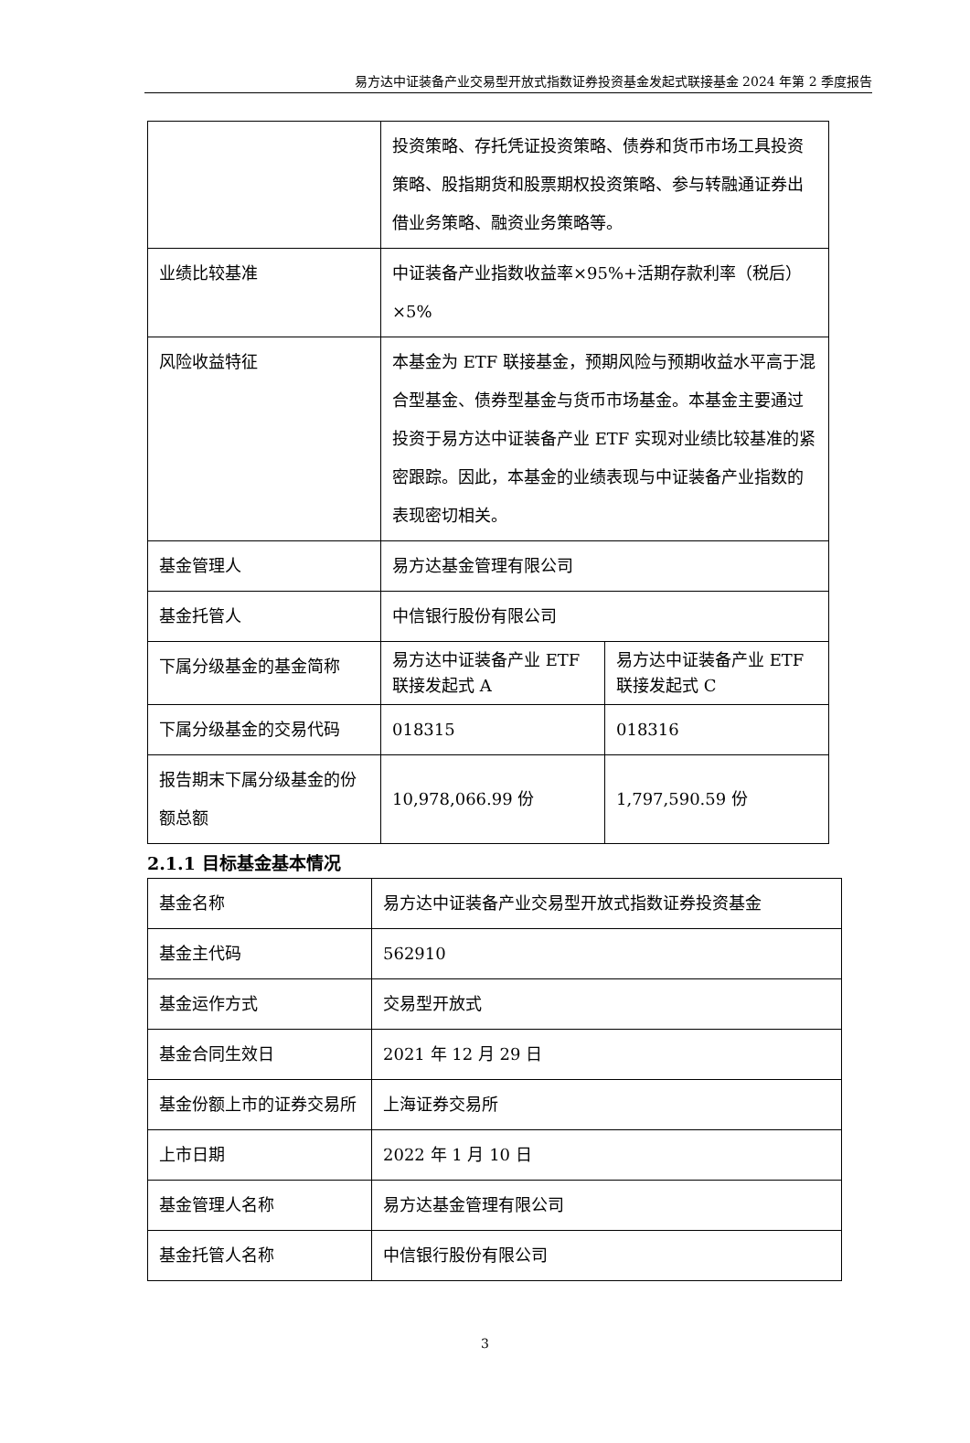易方达中证装备产业交易型开放式指数证券投资基金发起式联接基金 2024 年第 2 季度报告
| | 投资策略、存托凭证投资策略、债券和货币市场工具投资策略、股指期货和股票期权投资策略、参与转融通证券出借业务策略、融资业务策略等。 | |
| 业绩比较基准 | 中证装备产业指数收益率×95%+活期存款利率（税后）×5% | |
| 风险收益特征 | 本基金为 ETF 联接基金，预期风险与预期收益水平高于混合型基金、债券型基金与货币市场基金。本基金主要通过投资于易方达中证装备产业 ETF 实现对业绩比较基准的紧密跟踪。因此，本基金的业绩表现与中证装备产业指数的表现密切相关。 | |
| 基金管理人 | 易方达基金管理有限公司 | |
| 基金托管人 | 中信银行股份有限公司 | |
| 下属分级基金的基金简称 | 易方达中证装备产业 ETF 联接发起式 A | 易方达中证装备产业 ETF 联接发起式 C |
| 下属分级基金的交易代码 | 018315 | 018316 |
| 报告期末下属分级基金的份额总额 | 10,978,066.99 份 | 1,797,590.59 份 |
2.1.1 目标基金基本情况
| 基金名称 | 易方达中证装备产业交易型开放式指数证券投资基金 |
| 基金主代码 | 562910 |
| 基金运作方式 | 交易型开放式 |
| 基金合同生效日 | 2021 年 12 月 29 日 |
| 基金份额上市的证券交易所 | 上海证券交易所 |
| 上市日期 | 2022 年 1 月 10 日 |
| 基金管理人名称 | 易方达基金管理有限公司 |
| 基金托管人名称 | 中信银行股份有限公司 |
3